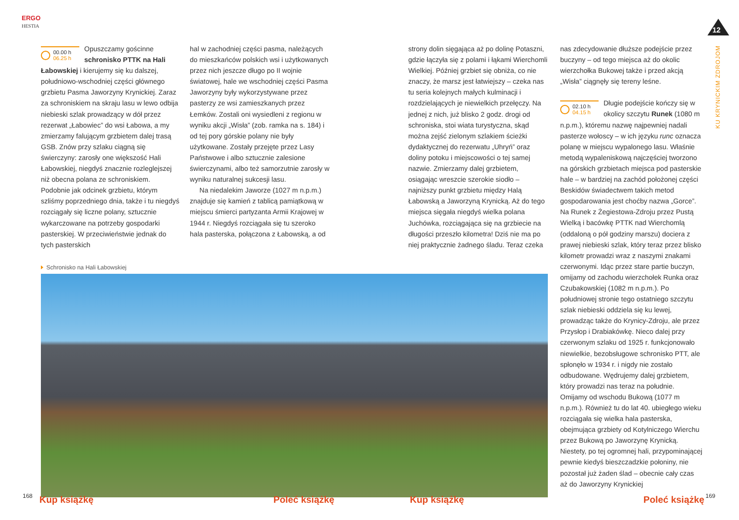ERGO
HESTIA
12
KU KRYNICKIM ZDROJOM
00.00 h
06.25 h
Opuszczamy gościnne schronisko PTTK na Hali Łabowskiej i kierujemy się ku dalszej, południowo-wschodniej części głównego grzbietu Pasma Jaworzyny Krynickiej. Zaraz za schroniskiem na skraju lasu w lewo odbija niebieski szlak prowadzący w dół przez rezerwat „Łabowiec” do wsi Łabowa, a my zmierzamy falującym grzbietem dalej trasą GSB. Znów przy szlaku ciągną się świerczyny: zarosły one większość Hali Łabowskiej, niegdyś znacznie rozleglejszej niż obecna polana ze schroniskiem. Podobnie jak odcinek grzbietu, którym szliśmy poprzedniego dnia, także i tu niegdyś rozciągały się liczne polany, sztucznie wykarczowane na potrzeby gospodarki pasterskiej. W przeciwieństwie jednak do tych pasterskich
hal w zachodniej części pasma, należących do mieszkańców polskich wsi i użytkowanych przez nich jeszcze długo po II wojnie światowej, hale we wschodniej części Pasma Jaworzyny były wykorzystywane przez pasterzy ze wsi zamieszkanych przez Łemków. Zostali oni wysiedleni z regionu w wyniku akcji „Wisła” (zob. ramka na s. 184) i od tej pory górskie polany nie były użytkowane. Zostały przejęte przez Lasy Państwowe i albo sztucznie zalesione świerczynami, albo też samorzutnie zarosły w wyniku naturalnej sukcesji lasu.
Na niedalekim Jaworze (1027 m n.p.m.) znajduje się kamień z tablicą pamiątkową w miejscu śmierci partyzanta Armii Krajowej w 1944 r. Niegdyś rozciągała się tu szeroko hala pasterska, połączona z Łabowską, a od
strony dolin sięgająca aż po dolinę Potaszni, gdzie łączyła się z polami i łąkami Wierchomli Wielkiej. Później grzbiet się obniża, co nie znaczy, że marsz jest łatwiejszy – czeka nas tu seria kolejnych małych kulminacji i rozdzielających je niewielkich przełęczy. Na jednej z nich, już blisko 2 godz. drogi od schroniska, stoi wiata turystyczna, skąd można zejść zielonym szlakiem ścieżki dydaktycznej do rezerwatu „Uhryń” oraz doliny potoku i miejscowości o tej samej nazwie. Zmierzamy dalej grzbietem, osiągając wreszcie szerokie siodło – najniższy punkt grzbietu między Halą Łabowską a Jaworzyną Krynicką. Aż do tego miejsca sięgała niegdyś wielka polana Juchówka, rozciągająca się na grzbiecie na długości przeszło kilometra! Dziś nie ma po niej praktycznie żadnego śladu. Teraz czeka
Schronisko na Hali Łabowskiej
nas zdecydowanie dłuższe podejście przez buczyny – od tego miejsca aż do okolic wierzchołka Bukowej także i przed akcją „Wisła” ciągnęły się tereny leśne.
02.10 h
04.15 h
Długie podejście kończy się w okolicy szczytu Runek (1080 m n.p.m.), któremu nazwę najpewniej nadali pasterze wołoscy – w ich języku runc oznacza polanę w miejscu wypalonego lasu. Właśnie metodą wypaleniskową najczęściej tworzono na górskich grzbietach miejsca pod pasterskie hale – w bardziej na zachód położonej części Beskidów świadectwem takich metod gospodarowania jest choćby nazwa „Gorce”. Na Runek z Żegiestowa-Zdroju przez Pustą Wielką i bacówkę PTTK nad Wierchomlą (oddaloną o pół godziny marszu) dociera z prawej niebieski szlak, który teraz przez blisko kilometr prowadzi wraz z naszymi znakami czerwonymi. Idąc przez stare partie buczyn, omijamy od zachodu wierzchołek Runka oraz Czubakowskiej (1082 m n.p.m.). Po południowej stronie tego ostatniego szczytu szlak niebieski oddziela się ku lewej, prowadząc także do Krynicy-Zdroju, ale przez Przysłop i Drabiakówkę. Nieco dalej przy czerwonym szlaku od 1925 r. funkcjonowało niewielkie, bezobsługowe schronisko PTT, ale spłonęło w 1934 r. i nigdy nie zostało odbudowane. Wędrujemy dalej grzbietem, który prowadzi nas teraz na południe. Omijamy od wschodu Bukową (1077 m n.p.m.). Również tu do lat 40. ubiegłego wieku rozciągała się wielka hala pasterska, obejmująca grzbiety od Kotylniczego Wierchu przez Bukową po Jaworzynę Krynicką. Niestety, po tej ogromnej hali, przypominającej pewnie kiedyś bieszczadzkie połoniny, nie pozostał już żaden ślad – obecnie cały czas aż do Jaworzyny Krynickiej
168 Kup książkę Poleć książkę Kup książkę Poleć książkę 169